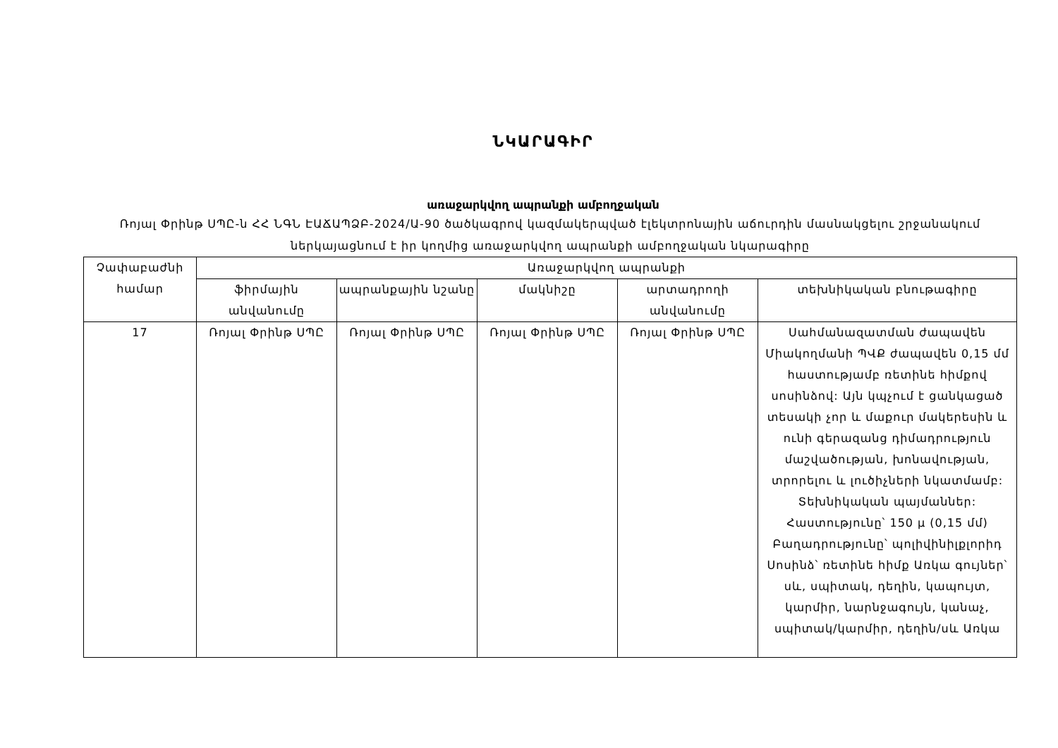ՆԿԱՐԱԳԻՐ
առաջարկվող ապրանքի ամբողջական
Ռոյալ Փրինթ ՍՊԸ-ն ՀՀ ՆԳՆ ԷԱՃԱՊՁԲ-2024/Ա-90 ծածկագրով կազմակերպված էլեկտրոնային աճուրդին մասնակցելու շրջանակում ներկայացնում է իր կողմից առաջարկվող ապրանքի ամբողջական նկարագիրը
| Չափաբաժնի համար | Առաջարկվող ապրանքի | | | | |
| --- | --- | --- | --- | --- | --- |
| | ֆիրմային անվանումը | ապրանքային նշանը | մակնիշը | արտադրողի անվանումը | տեխնիկական բնութագիրը |
| 17 | Ռոյալ Փրինթ ՍՊԸ | Ռոյալ Փրինթ ՍՊԸ | Ռոյալ Փրինթ ՍՊԸ | Ռոյալ Փրինթ ՍՊԸ | Սահմանազատման ժապավեն Միակողմանի ՊՎՔ ժապավեն 0,15 մմ հաստությամբ ռետինե հիմքով սոսինձով: Այն կպչում է ցանկացած տեսակի չոր և մաքուր մակերեսին և ունի գերազանց դիմադրություն մաշվածության, խոնավության, տրորելու և լուծիչների նկատմամբ: Տեխնիկական պայմաններ: Հաստությունը՝ 150 μ (0,15 մմ) Բաղադրությունը՝ պոլիվինիլքլորիդ Սոսինձ՝ ռետինե հիմք Առկա գույներ՝ սև, սպիտակ, դեղին, կապույտ, կարմիր, նարնջագույն, կանաչ, սպիտակ/կարմիր, դեղին/սև Առկա |